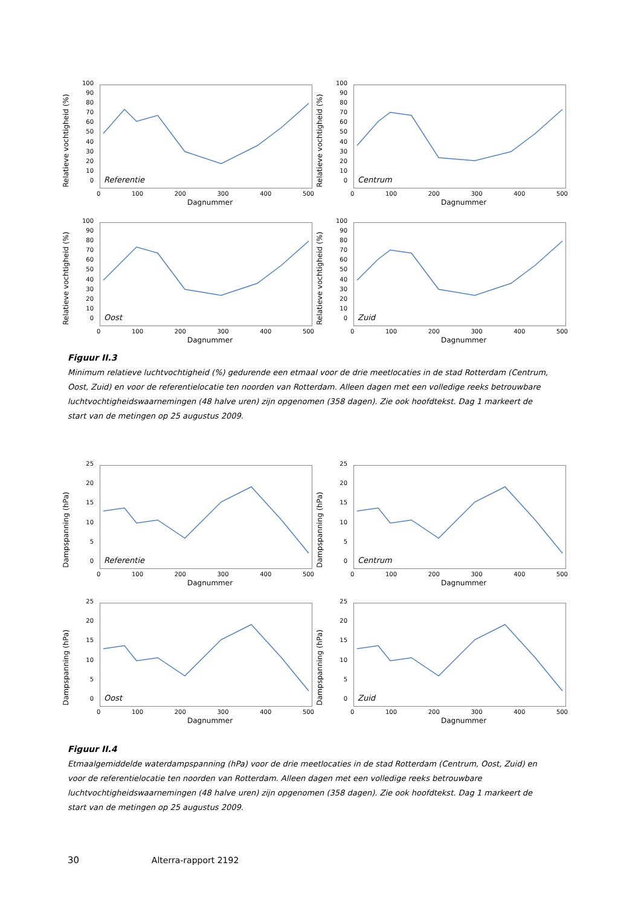Relatieve vochtigheid (%)
100
90
80
70
60
50
40
30
20
10
0
Referentie
0 100 200 300 400 500
Dagnummer
Relatieve vochtigheid (%)
100
90
80
70
60
50
40
30
20
10
0
Centrum
0 100 200 300 400 500
Dagnummer
Relatieve vochtigheid (%)
100
90
80
70
60
50
40
30
20
10
0
Oost
0 100 200 300 400 500
Dagnummer
Relatieve vochtigheid (%)
100
90
80
70
60
50
40
30
20
10
0
Zuid
0 100 200 300 400 500
Dagnummer
Figuur II.3
Minimum relatieve luchtvochtigheid (%) gedurende een etmaal voor de drie meetlocaties in de stad Rotterdam (Centrum, Oost, Zuid) en voor de referentielocatie ten noorden van Rotterdam. Alleen dagen met een volledige reeks betrouwbare luchtvochtigheidswaarnemingen (48 halve uren) zijn opgenomen (358 dagen). Zie ook hoofdtekst. Dag 1 markeert de start van de metingen op 25 augustus 2009.
Dampspanning (hPa)
25
20
15
10
5
0
Referentie
0 100 200 300 400 500
Dagnummer
Dampspanning (hPa)
25
20
15
10
5
0
Centrum
0 100 200 300 400 500
Dagnummer
Dampspanning (hPa)
25
20
15
10
5
0
Oost
0 100 200 300 400 500
Dagnummer
Dampspanning (hPa)
25
20
15
10
5
0
Zuid
0 100 200 300 400 500
Dagnummer
Figuur II.4
Etmaalgemiddelde waterdampspanning (hPa) voor de drie meetlocaties in de stad Rotterdam (Centrum, Oost, Zuid) en voor de referentielocatie ten noorden van Rotterdam. Alleen dagen met een volledige reeks betrouwbare luchtvochtigheidswaarnemingen (48 halve uren) zijn opgenomen (358 dagen). Zie ook hoofdtekst. Dag 1 markeert de start van de metingen op 25 augustus 2009.
30 Alterra-rapport 2192